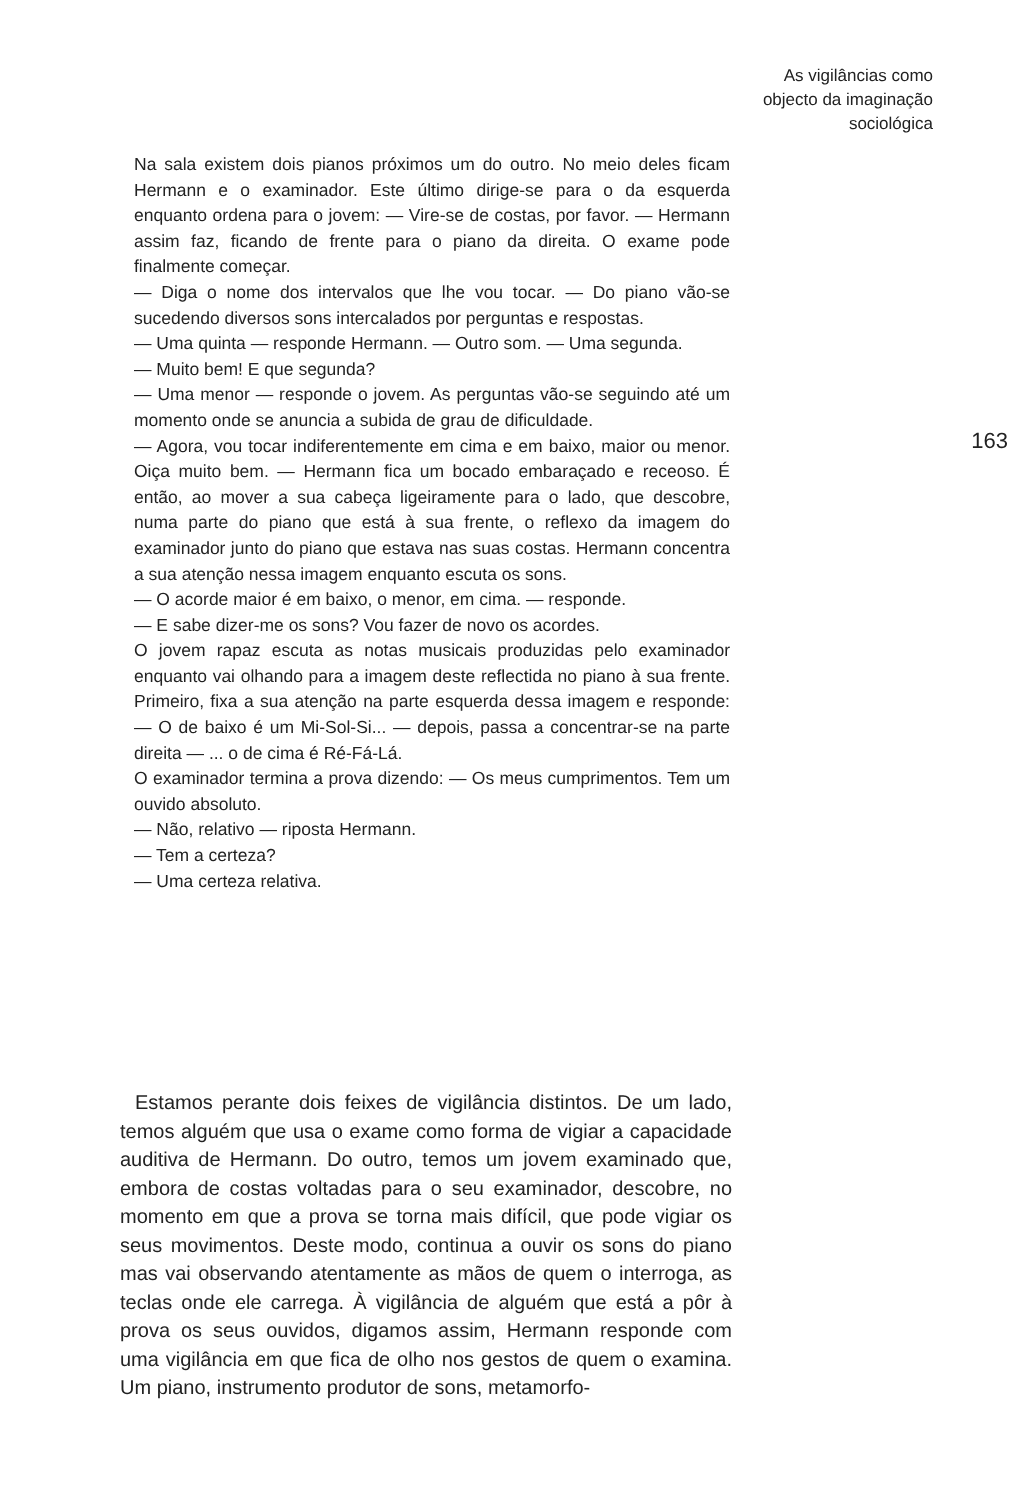As vigilâncias como
objecto da imaginação
sociológica
Na sala existem dois pianos próximos um do outro. No meio deles ficam Hermann e o examinador. Este último dirige-se para o da esquerda enquanto ordena para o jovem: — Vire-se de costas, por favor. — Hermann assim faz, ficando de frente para o piano da direita. O exame pode finalmente começar.
— Diga o nome dos intervalos que lhe vou tocar. — Do piano vão-se sucedendo diversos sons intercalados por perguntas e respostas.
— Uma quinta — responde Hermann. — Outro som. — Uma segunda.
— Muito bem! E que segunda?
— Uma menor — responde o jovem. As perguntas vão-se seguindo até um momento onde se anuncia a subida de grau de dificuldade.
— Agora, vou tocar indiferentemente em cima e em baixo, maior ou menor. Oiça muito bem. — Hermann fica um bocado embaraçado e receoso. É então, ao mover a sua cabeça ligeiramente para o lado, que descobre, numa parte do piano que está à sua frente, o reflexo da imagem do examinador junto do piano que estava nas suas costas. Hermann concentra a sua atenção nessa imagem enquanto escuta os sons.
— O acorde maior é em baixo, o menor, em cima. — responde.
— E sabe dizer-me os sons? Vou fazer de novo os acordes.
O jovem rapaz escuta as notas musicais produzidas pelo examinador enquanto vai olhando para a imagem deste reflectida no piano à sua frente. Primeiro, fixa a sua atenção na parte esquerda dessa imagem e responde: — O de baixo é um Mi-Sol-Si... — depois, passa a concentrar-se na parte direita — ... o de cima é Ré-Fá-Lá.
O examinador termina a prova dizendo: — Os meus cumprimentos. Tem um ouvido absoluto.
— Não, relativo — riposta Hermann.
— Tem a certeza?
— Uma certeza relativa.
163
Estamos perante dois feixes de vigilância distintos. De um lado, temos alguém que usa o exame como forma de vigiar a capacidade auditiva de Hermann. Do outro, temos um jovem examinado que, embora de costas voltadas para o seu examinador, descobre, no momento em que a prova se torna mais difícil, que pode vigiar os seus movimentos. Deste modo, continua a ouvir os sons do piano mas vai observando atentamente as mãos de quem o interroga, as teclas onde ele carrega. À vigilância de alguém que está a pôr à prova os seus ouvidos, digamos assim, Hermann responde com uma vigilância em que fica de olho nos gestos de quem o examina. Um piano, instrumento produtor de sons, metamorfo-